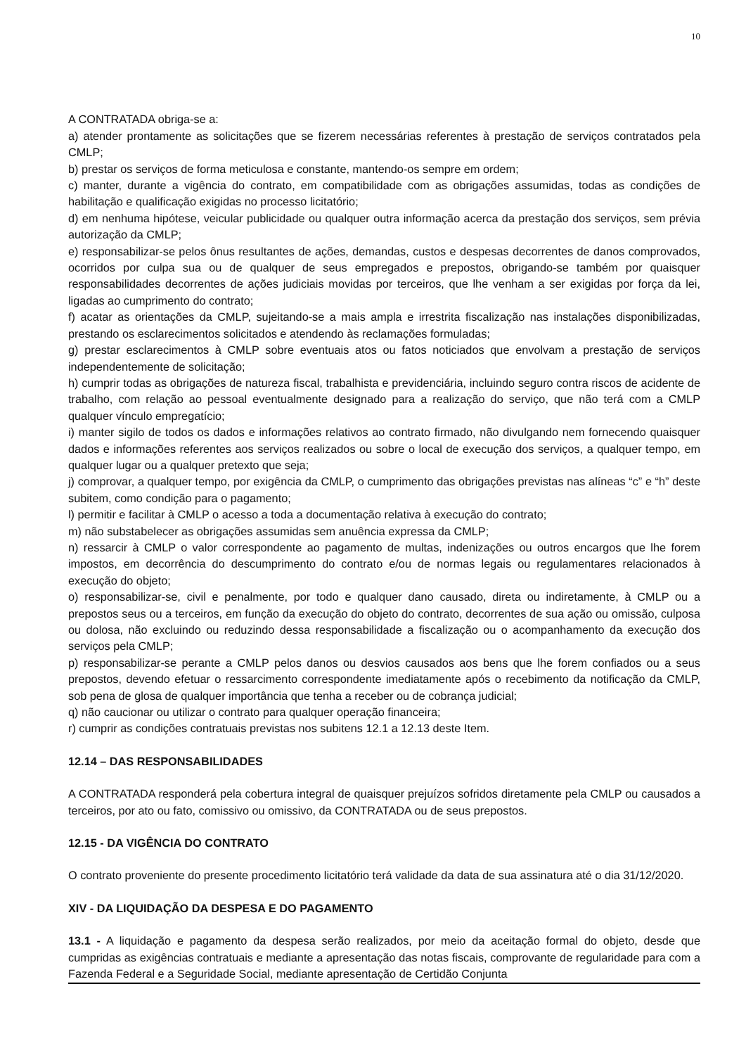10
A CONTRATADA obriga-se a:
a) atender prontamente as solicitações que se fizerem necessárias referentes à prestação de serviços contratados pela CMLP;
b) prestar os serviços de forma meticulosa e constante, mantendo-os sempre em ordem;
c) manter, durante a vigência do contrato, em compatibilidade com as obrigações assumidas, todas as condições de habilitação e qualificação exigidas no processo licitatório;
d) em nenhuma hipótese, veicular publicidade ou qualquer outra informação acerca da prestação dos serviços, sem prévia autorização da CMLP;
e) responsabilizar-se pelos ônus resultantes de ações, demandas, custos e despesas decorrentes de danos comprovados, ocorridos por culpa sua ou de qualquer de seus empregados e prepostos, obrigando-se também por quaisquer responsabilidades decorrentes de ações judiciais movidas por terceiros, que lhe venham a ser exigidas por força da lei, ligadas ao cumprimento do contrato;
f) acatar as orientações da CMLP, sujeitando-se a mais ampla e irrestrita fiscalização nas instalações disponibilizadas, prestando os esclarecimentos solicitados e atendendo às reclamações formuladas;
g) prestar esclarecimentos à CMLP sobre eventuais atos ou fatos noticiados que envolvam a prestação de serviços independentemente de solicitação;
h) cumprir todas as obrigações de natureza fiscal, trabalhista e previdenciária, incluindo seguro contra riscos de acidente de trabalho, com relação ao pessoal eventualmente designado para a realização do serviço, que não terá com a CMLP qualquer vínculo empregatício;
i) manter sigilo de todos os dados e informações relativos ao contrato firmado, não divulgando nem fornecendo quaisquer dados e informações referentes aos serviços realizados ou sobre o local de execução dos serviços, a qualquer tempo, em qualquer lugar ou a qualquer pretexto que seja;
j) comprovar, a qualquer tempo, por exigência da CMLP, o cumprimento das obrigações previstas nas alíneas “c” e “h” deste subitem, como condição para o pagamento;
l) permitir e facilitar à CMLP o acesso a toda a documentação relativa à execução do contrato;
m) não substabelecer as obrigações assumidas sem anuência expressa da CMLP;
n) ressarcir à CMLP o valor correspondente ao pagamento de multas, indenizações ou outros encargos que lhe forem impostos, em decorrência do descumprimento do contrato e/ou de normas legais ou regulamentares relacionados à execução do objeto;
o) responsabilizar-se, civil e penalmente, por todo e qualquer dano causado, direta ou indiretamente, à CMLP ou a prepostos seus ou a terceiros, em função da execução do objeto do contrato, decorrentes de sua ação ou omissão, culposa ou dolosa, não excluindo ou reduzindo dessa responsabilidade a fiscalização ou o acompanhamento da execução dos serviços pela CMLP;
p) responsabilizar-se perante a CMLP pelos danos ou desvios causados aos bens que lhe forem confiados ou a seus prepostos, devendo efetuar o ressarcimento correspondente imediatamente após o recebimento da notificação da CMLP, sob pena de glosa de qualquer importância que tenha a receber ou de cobrança judicial;
q) não caucionar ou utilizar o contrato para qualquer operação financeira;
r) cumprir as condições contratuais previstas nos subitens 12.1 a 12.13 deste Item.
12.14 – DAS RESPONSABILIDADES
A CONTRATADA responderá pela cobertura integral de quaisquer prejuízos sofridos diretamente pela CMLP ou causados a terceiros, por ato ou fato, comissivo ou omissivo, da CONTRATADA ou de seus prepostos.
12.15 - DA VIGÊNCIA DO CONTRATO
O contrato proveniente do presente procedimento licitatório terá validade da data de sua assinatura até o dia 31/12/2020.
XIV - DA LIQUIDAÇÃO DA DESPESA E DO PAGAMENTO
13.1 - A liquidação e pagamento da despesa serão realizados, por meio da aceitação formal do objeto, desde que cumpridas as exigências contratuais e mediante a apresentação das notas fiscais, comprovante de regularidade para com a Fazenda Federal e a Seguridade Social, mediante apresentação de Certidão Conjunta